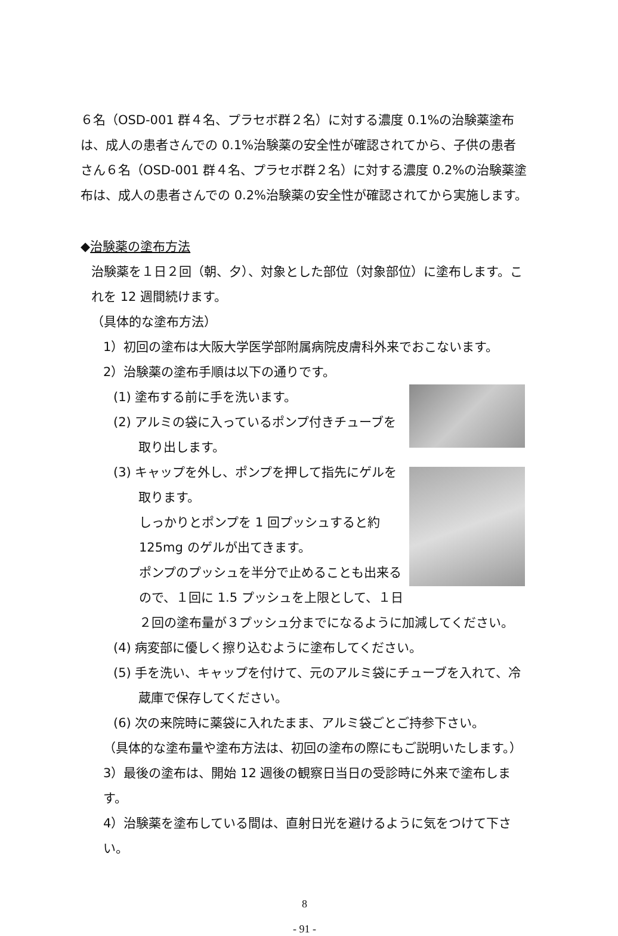６名（OSD-001 群４名、プラセボ群２名）に対する濃度 0.1%の治験薬塗布は、成人の患者さんでの 0.1%治験薬の安全性が確認されてから、子供の患者さん６名（OSD-001 群４名、プラセボ群２名）に対する濃度 0.2%の治験薬塗布は、成人の患者さんでの 0.2%治験薬の安全性が確認されてから実施します。
◆治験薬の塗布方法
治験薬を１日２回（朝、夕）、対象とした部位（対象部位）に塗布します。これを 12 週間続けます。
（具体的な塗布方法）
1）初回の塗布は大阪大学医学部附属病院皮膚科外来でおこないます。
2）治験薬の塗布手順は以下の通りです。
(1) 塗布する前に手を洗います。
(2) アルミの袋に入っているポンプ付きチューブを
　　取り出します。
(3) キャップを外し、ポンプを押して指先にゲルを
　　取ります。
しっかりとポンプを 1 回プッシュすると約 125mg のゲルが出てきます。
ポンプのプッシュを半分で止めることも出来るので、１回に 1.5 プッシュを上限として、１日２回の塗布量が３プッシュ分までになるように加減してください。
(4) 病変部に優しく擦り込むように塗布してください。
(5) 手を洗い、キャップを付けて、元のアルミ袋にチューブを入れて、冷
　　蔵庫で保存してください。
(6) 次の来院時に薬袋に入れたまま、アルミ袋ごとご持参下さい。
（具体的な塗布量や塗布方法は、初回の塗布の際にもご説明いたします。）
3）最後の塗布は、開始 12 週後の観察日当日の受診時に外来で塗布します。
4）治験薬を塗布している間は、直射日光を避けるように気をつけて下さい。
8
- 91 -